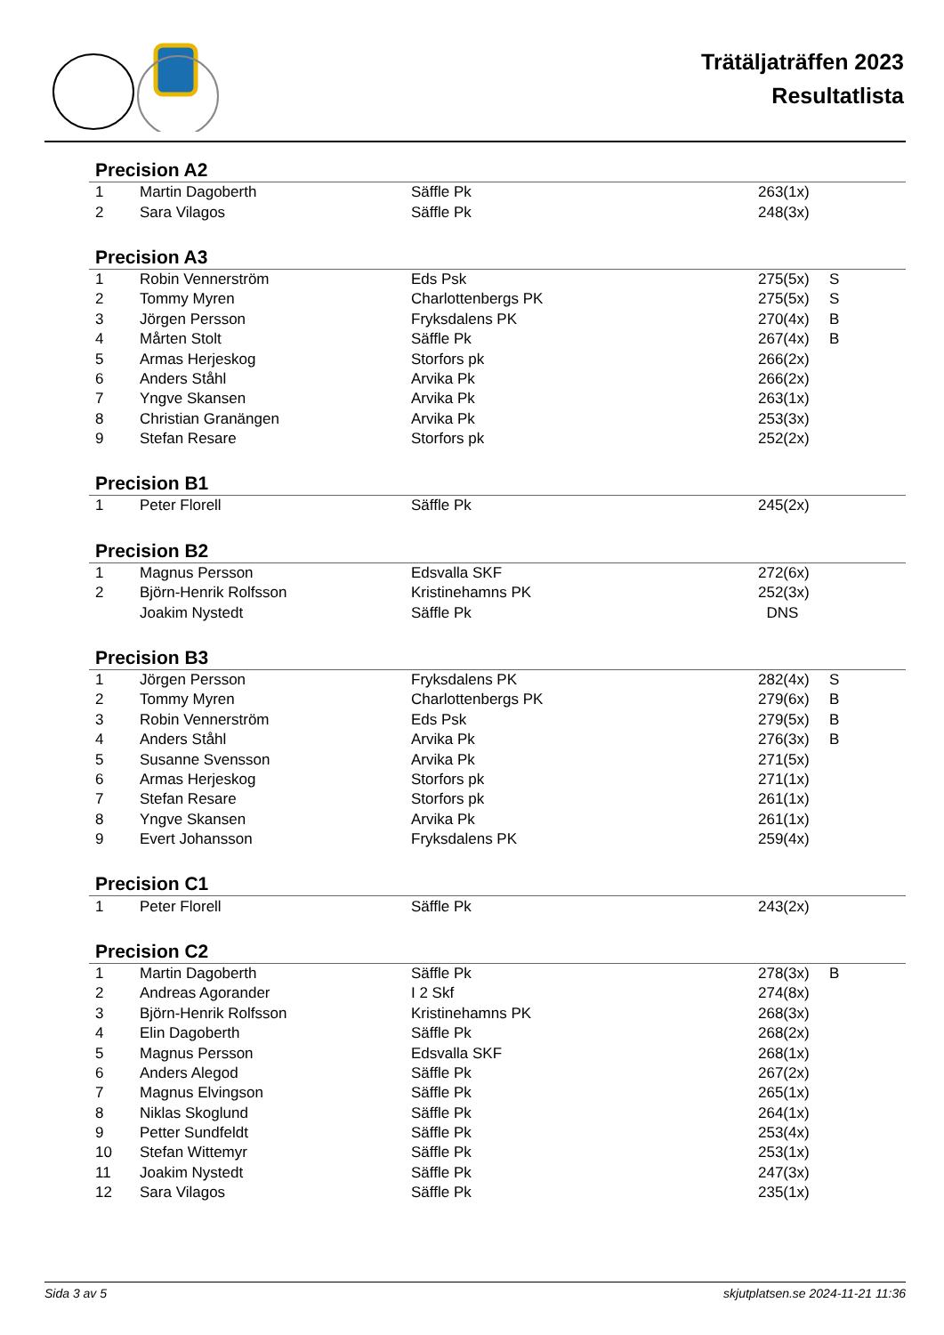Trätäljaträffen 2023
Resultatlista
Precision A2
| 1 | Martin Dagoberth | Säffle Pk | 263(1x) | |
| 2 | Sara Vilagos | Säffle Pk | 248(3x) | |
Precision A3
| 1 | Robin Vennerström | Eds Psk | 275(5x) | S |
| 2 | Tommy Myren | Charlottenbergs PK | 275(5x) | S |
| 3 | Jörgen Persson | Fryksdalens PK | 270(4x) | B |
| 4 | Mårten Stolt | Säffle Pk | 267(4x) | B |
| 5 | Armas Herjeskog | Storfors pk | 266(2x) | |
| 6 | Anders Ståhl | Arvika Pk | 266(2x) | |
| 7 | Yngve Skansen | Arvika Pk | 263(1x) | |
| 8 | Christian Granängen | Arvika Pk | 253(3x) | |
| 9 | Stefan Resare | Storfors pk | 252(2x) | |
Precision B1
| 1 | Peter Florell | Säffle Pk | 245(2x) | |
Precision B2
| 1 | Magnus Persson | Edsvalla SKF | 272(6x) | |
| 2 | Björn-Henrik Rolfsson | Kristinehamns PK | 252(3x) | |
| | Joakim Nystedt | Säffle Pk | DNS | |
Precision B3
| 1 | Jörgen Persson | Fryksdalens PK | 282(4x) | S |
| 2 | Tommy Myren | Charlottenbergs PK | 279(6x) | B |
| 3 | Robin Vennerström | Eds Psk | 279(5x) | B |
| 4 | Anders Ståhl | Arvika Pk | 276(3x) | B |
| 5 | Susanne Svensson | Arvika Pk | 271(5x) | |
| 6 | Armas Herjeskog | Storfors pk | 271(1x) | |
| 7 | Stefan Resare | Storfors pk | 261(1x) | |
| 8 | Yngve Skansen | Arvika Pk | 261(1x) | |
| 9 | Evert Johansson | Fryksdalens PK | 259(4x) | |
Precision C1
| 1 | Peter Florell | Säffle Pk | 243(2x) | |
Precision C2
| 1 | Martin Dagoberth | Säffle Pk | 278(3x) | B |
| 2 | Andreas Agorander | I 2 Skf | 274(8x) | |
| 3 | Björn-Henrik Rolfsson | Kristinehamns PK | 268(3x) | |
| 4 | Elin Dagoberth | Säffle Pk | 268(2x) | |
| 5 | Magnus Persson | Edsvalla SKF | 268(1x) | |
| 6 | Anders Alegod | Säffle Pk | 267(2x) | |
| 7 | Magnus Elvingson | Säffle Pk | 265(1x) | |
| 8 | Niklas Skoglund | Säffle Pk | 264(1x) | |
| 9 | Petter Sundfeldt | Säffle Pk | 253(4x) | |
| 10 | Stefan Wittemyr | Säffle Pk | 253(1x) | |
| 11 | Joakim Nystedt | Säffle Pk | 247(3x) | |
| 12 | Sara Vilagos | Säffle Pk | 235(1x) | |
Sida 3 av 5 skjutplatsen.se 2024-11-21 11:36